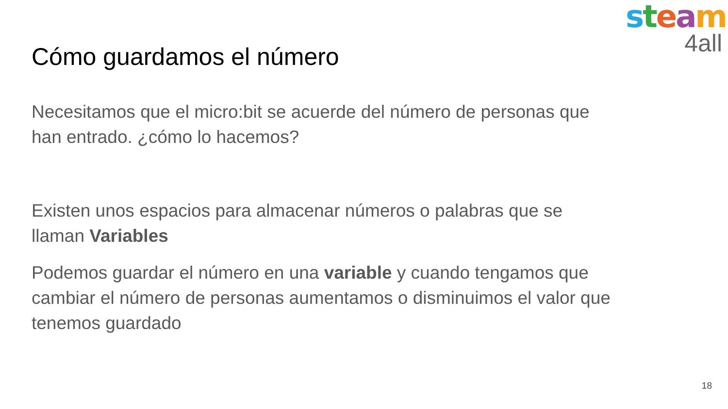steam
4all
Cómo guardamos el número
Necesitamos que el micro:bit se acuerde del número de personas que han entrado. ¿cómo lo hacemos?
Existen unos espacios para almacenar números o palabras que se llaman Variables
Podemos guardar el número en una variable y cuando tengamos que cambiar el número de personas aumentamos o disminuimos el valor que tenemos guardado
18